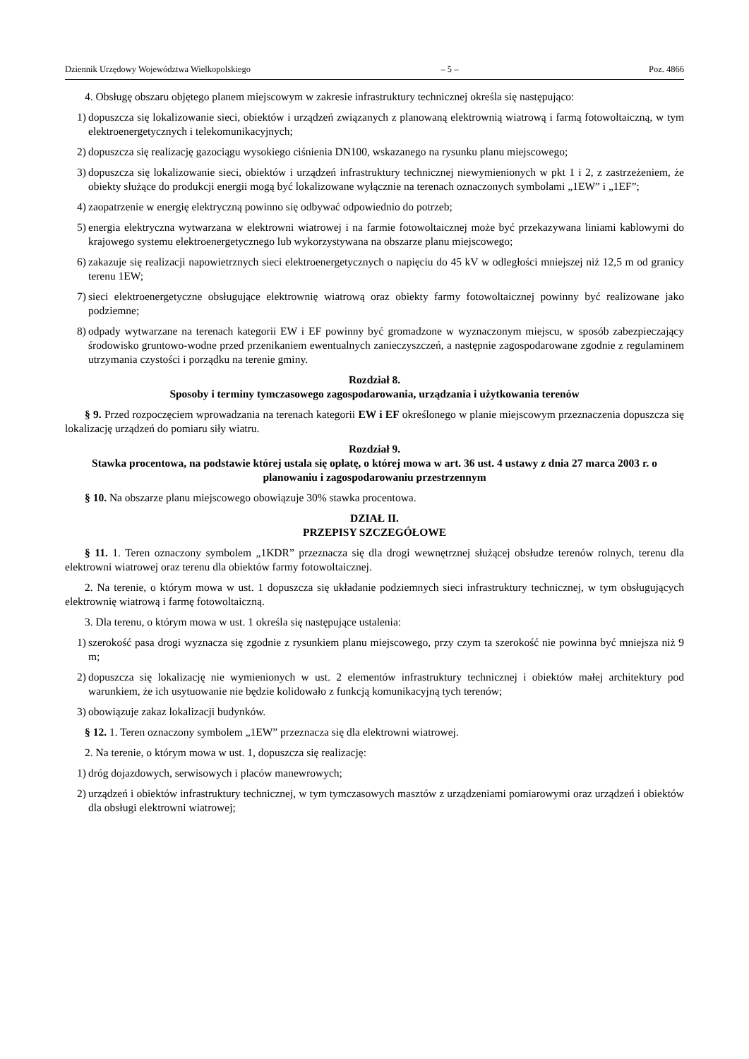Dziennik Urzędowy Województwa Wielkopolskiego – 5 – Poz. 4866
4. Obsługę obszaru objętego planem miejscowym w zakresie infrastruktury technicznej określa się następująco:
1) dopuszcza się lokalizowanie sieci, obiektów i urządzeń związanych z planowaną elektrownią wiatrową i farmą fotowoltaiczną, w tym elektroenergetycznych i telekomunikacyjnych;
2) dopuszcza się realizację gazociągu wysokiego ciśnienia DN100, wskazanego na rysunku planu miejscowego;
3) dopuszcza się lokalizowanie sieci, obiektów i urządzeń infrastruktury technicznej niewymienionych w pkt 1 i 2, z zastrzeżeniem, że obiekty służące do produkcji energii mogą być lokalizowane wyłącznie na terenach oznaczonych symbolami „1EW” i „1EF”;
4) zaopatrzenie w energię elektryczną powinno się odbywać odpowiednio do potrzeb;
5) energia elektryczna wytwarzana w elektrowni wiatrowej i na farmie fotowoltaicznej może być przekazywana liniami kablowymi do krajowego systemu elektroenergetycznego lub wykorzystywana na obszarze planu miejscowego;
6) zakazuje się realizacji napowietrznych sieci elektroenergetycznych o napięciu do 45 kV w odległości mniejszej niż 12,5 m od granicy terenu 1EW;
7) sieci elektroenergetyczne obsługujące elektrownię wiatrową oraz obiekty farmy fotowoltaicznej powinny być realizowane jako podziemne;
8) odpady wytwarzane na terenach kategorii EW i EF powinny być gromadzone w wyznaczonym miejscu, w sposób zabezpieczający środowisko gruntowo-wodne przed przenikaniem ewentualnych zanieczyszczeń, a następnie zagospodarowane zgodnie z regulaminem utrzymania czystości i porządku na terenie gminy.
Rozdział 8.
Sposoby i terminy tymczasowego zagospodarowania, urządzania i użytkowania terenów
§ 9. Przed rozpoczęciem wprowadzania na terenach kategorii EW i EF określonego w planie miejscowym przeznaczenia dopuszcza się lokalizację urządzeń do pomiaru siły wiatru.
Rozdział 9.
Stawka procentowa, na podstawie której ustala się opłatę, o której mowa w art. 36 ust. 4 ustawy z dnia 27 marca 2003 r. o planowaniu i zagospodarowaniu przestrzennym
§ 10. Na obszarze planu miejscowego obowiązuje 30% stawka procentowa.
DZIAŁ II.
PRZEPISY SZCZEGÓŁOWE
§ 11. 1. Teren oznaczony symbolem „1KDR” przeznacza się dla drogi wewnętrznej służącej obsłudze terenów rolnych, terenu dla elektrowni wiatrowej oraz terenu dla obiektów farmy fotowoltaicznej.
2. Na terenie, o którym mowa w ust. 1 dopuszcza się układanie podziemnych sieci infrastruktury technicznej, w tym obsługujących elektrownię wiatrową i farmę fotowoltaiczną.
3. Dla terenu, o którym mowa w ust. 1 określa się następujące ustalenia:
1) szerokość pasa drogi wyznacza się zgodnie z rysunkiem planu miejscowego, przy czym ta szerokość nie powinna być mniejsza niż 9 m;
2) dopuszcza się lokalizację nie wymienionych w ust. 2 elementów infrastruktury technicznej i obiektów małej architektury pod warunkiem, że ich usytuowanie nie będzie kolidowało z funkcją komunikacyjną tych terenów;
3) obowiązuje zakaz lokalizacji budynków.
§ 12. 1. Teren oznaczony symbolem „1EW” przeznacza się dla elektrowni wiatrowej.
2. Na terenie, o którym mowa w ust. 1, dopuszcza się realizację:
1) dróg dojazdowych, serwisowych i placów manewrowych;
2) urządzeń i obiektów infrastruktury technicznej, w tym tymczasowych masztów z urządzeniami pomiarowymi oraz urządzeń i obiektów dla obsługi elektrowni wiatrowej;